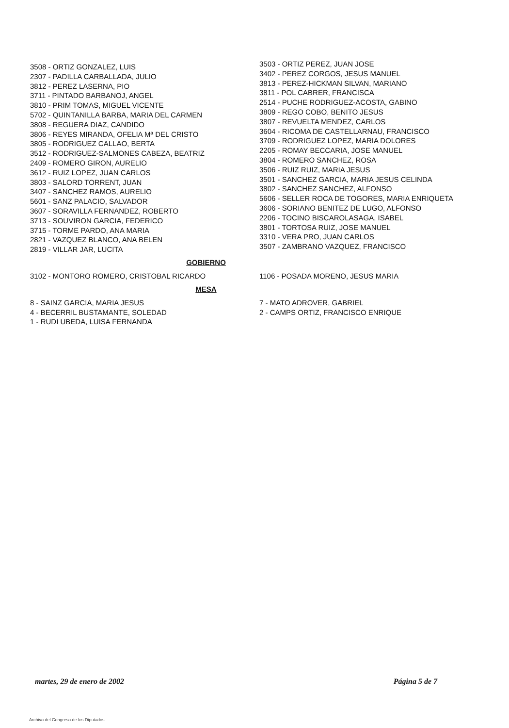3508 - ORTIZ GONZALEZ, LUIS
2307 - PADILLA CARBALLADA, JULIO
3812 - PEREZ LASERNA, PIO
3711 - PINTADO BARBANOJ, ANGEL
3810 - PRIM TOMAS, MIGUEL VICENTE
5702 - QUINTANILLA BARBA, MARIA DEL CARMEN
3808 - REGUERA DIAZ, CANDIDO
3806 - REYES MIRANDA, OFELIA Mª DEL CRISTO
3805 - RODRIGUEZ CALLAO, BERTA
3512 - RODRIGUEZ-SALMONES CABEZA, BEATRIZ
2409 - ROMERO GIRON, AURELIO
3612 - RUIZ LOPEZ, JUAN CARLOS
3803 - SALORD TORRENT, JUAN
3407 - SANCHEZ RAMOS, AURELIO
5601 - SANZ PALACIO, SALVADOR
3607 - SORAVILLA FERNANDEZ, ROBERTO
3713 - SOUVIRON GARCIA, FEDERICO
3715 - TORME PARDO, ANA MARIA
2821 - VAZQUEZ BLANCO, ANA BELEN
2819 - VILLAR JAR, LUCITA
3503 - ORTIZ PEREZ, JUAN JOSE
3402 - PEREZ CORGOS, JESUS MANUEL
3813 - PEREZ-HICKMAN SILVAN, MARIANO
3811 - POL CABRER, FRANCISCA
2514 - PUCHE RODRIGUEZ-ACOSTA, GABINO
3809 - REGO COBO, BENITO JESUS
3807 - REVUELTA MENDEZ, CARLOS
3604 - RICOMA DE CASTELLARNAU, FRANCISCO
3709 - RODRIGUEZ LOPEZ, MARIA DOLORES
2205 - ROMAY BECCARIA, JOSE MANUEL
3804 - ROMERO SANCHEZ, ROSA
3506 - RUIZ RUIZ, MARIA JESUS
3501 - SANCHEZ GARCIA, MARIA JESUS CELINDA
3802 - SANCHEZ SANCHEZ, ALFONSO
5606 - SELLER ROCA DE TOGORES, MARIA ENRIQUETA
3606 - SORIANO BENITEZ DE LUGO, ALFONSO
2206 - TOCINO BISCAROLASAGA, ISABEL
3801 - TORTOSA RUIZ, JOSE MANUEL
3310 - VERA PRO, JUAN CARLOS
3507 - ZAMBRANO VAZQUEZ, FRANCISCO
GOBIERNO
3102 - MONTORO ROMERO, CRISTOBAL RICARDO 1106 - POSADA MORENO, JESUS MARIA
MESA
8 - SAINZ GARCIA, MARIA JESUS
4 - BECERRIL BUSTAMANTE, SOLEDAD
1 - RUDI UBEDA, LUISA FERNANDA
7 - MATO ADROVER, GABRIEL
2 - CAMPS ORTIZ, FRANCISCO ENRIQUE
martes, 29 de enero de 2002 Página 5 de 7
Archivo del Congreso de los Diputados